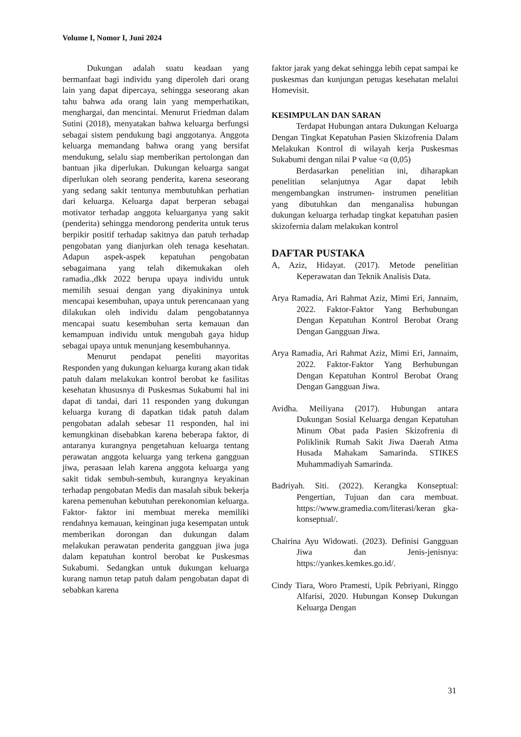Volume I, Nomor I, Juni 2024
Dukungan adalah suatu keadaan yang bermanfaat bagi individu yang diperoleh dari orang lain yang dapat dipercaya, sehingga seseorang akan tahu bahwa ada orang lain yang memperhatikan, menghargai, dan mencintai. Menurut Friedman dalam Sutini (2018), menyatakan bahwa keluarga berfungsi sebagai sistem pendukung bagi anggotanya. Anggota keluarga memandang bahwa orang yang bersifat mendukung, selalu siap memberikan pertolongan dan bantuan jika diperlukan. Dukungan keluarga sangat diperlukan oleh seorang penderita, karena seseorang yang sedang sakit tentunya membutuhkan perhatian dari keluarga. Keluarga dapat berperan sebagai motivator terhadap anggota keluarganya yang sakit (penderita) sehingga mendorong penderita untuk terus berpikir positif terhadap sakitnya dan patuh terhadap pengobatan yang dianjurkan oleh tenaga kesehatan. Adapun aspek-aspek kepatuhan pengobatan sebagaimana yang telah dikemukakan oleh ramadia.,dkk 2022 berupa upaya individu untuk memilih sesuai dengan yang diyakininya untuk mencapai kesembuhan, upaya untuk perencanaan yang dilakukan oleh individu dalam pengobatannya mencapai suatu kesembuhan serta kemauan dan kemampuan individu untuk mengubah gaya hidup sebagai upaya untuk menunjang kesembuhannya.
Menurut pendapat peneliti mayoritas Responden yang dukungan keluarga kurang akan tidak patuh dalam melakukan kontrol berobat ke fasilitas kesehatan khususnya di Puskesmas Sukabumi hal ini dapat di tandai, dari 11 responden yang dukungan keluarga kurang di dapatkan tidak patuh dalam pengobatan adalah sebesar 11 responden, hal ini kemungkinan disebabkan karena beberapa faktor, di antaranya kurangnya pengetahuan keluarga tentang perawatan anggota keluarga yang terkena gangguan jiwa, perasaan lelah karena anggota keluarga yang sakit tidak sembuh-sembuh, kurangnya keyakinan terhadap pengobatan Medis dan masalah sibuk bekerja karena pemenuhan kebutuhan perekonomian keluarga. Faktor- faktor ini membuat mereka memiliki rendahnya kemauan, keinginan juga kesempatan untuk memberikan dorongan dan dukungan dalam melakukan perawatan penderita gangguan jiwa juga dalam kepatuhan kontrol berobat ke Puskesmas Sukabumi. Sedangkan untuk dukungan keluarga kurang namun tetap patuh dalam pengobatan dapat di sebabkan karena
faktor jarak yang dekat sehingga lebih cepat sampai ke puskesmas dan kunjungan petugas kesehatan melalui Homevisit.
KESIMPULAN DAN SARAN
Terdapat Hubungan antara Dukungan Keluarga Dengan Tingkat Kepatuhan Pasien Skizofrenia Dalam Melakukan Kontrol di wilayah kerja Puskesmas Sukabumi dengan nilai P value <α (0,05)
Berdasarkan penelitian ini, diharapkan penelitian selanjutnya Agar dapat lebih mengembangkan instrumen- instrumen penelitian yang dibutuhkan dan menganalisa hubungan dukungan keluarga terhadap tingkat kepatuhan pasien skizofernia dalam melakukan kontrol
DAFTAR PUSTAKA
A, Aziz, Hidayat. (2017). Metode penelitian Keperawatan dan Teknik Analisis Data.
Arya Ramadia, Ari Rahmat Aziz, Mimi Eri, Jannaim, 2022. Faktor-Faktor Yang Berhubungan Dengan Kepatuhan Kontrol Berobat Orang Dengan Gangguan Jiwa.
Arya Ramadia, Ari Rahmat Aziz, Mimi Eri, Jannaim, 2022. Faktor-Faktor Yang Berhubungan Dengan Kepatuhan Kontrol Berobat Orang Dengan Gangguan Jiwa.
Avidha. Meiliyana (2017). Hubungan antara Dukungan Sosial Keluarga dengan Kepatuhan Minum Obat pada Pasien Skizofrenia di Poliklinik Rumah Sakit Jiwa Daerah Atma Husada Mahakam Samarinda. STIKES Muhammadiyah Samarinda.
Badriyah. Siti. (2022). Kerangka Konseptual: Pengertian, Tujuan dan cara membuat. https://www.gramedia.com/literasi/keran gka-konseptual/.
Chairina Ayu Widowati. (2023). Definisi Gangguan Jiwa dan Jenis-jenisnya: https://yankes.kemkes.go.id/.
Cindy Tiara, Woro Pramesti, Upik Pebriyani, Ringgo Alfarisi, 2020. Hubungan Konsep Dukungan Keluarga Dengan
31